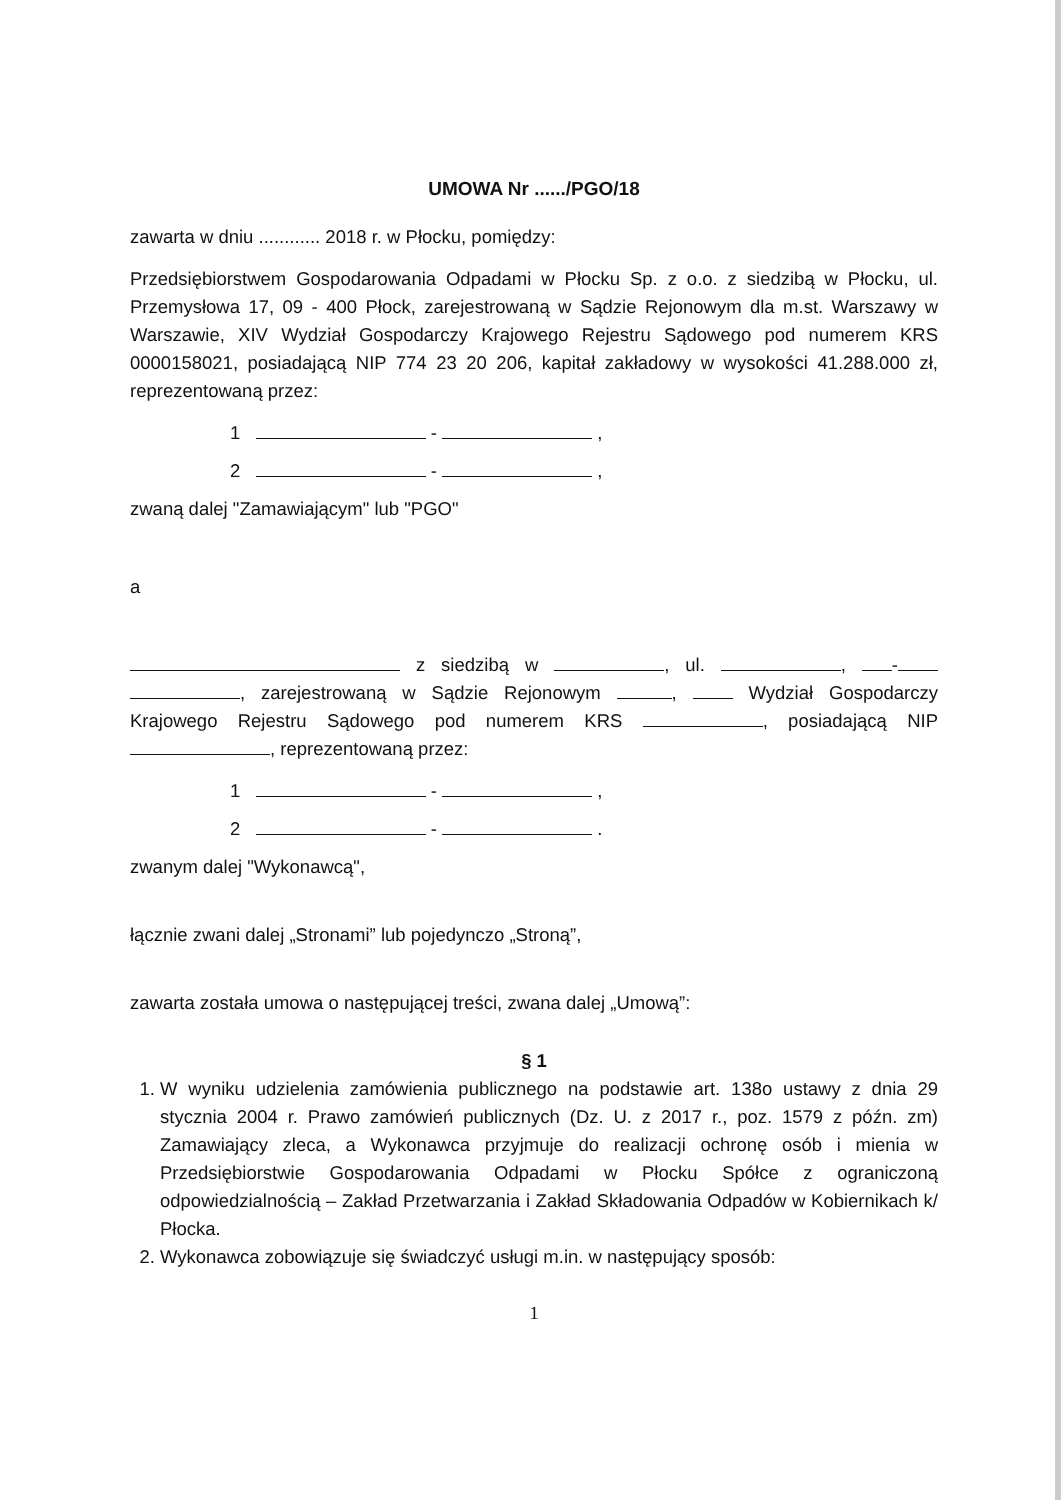UMOWA Nr ....../PGO/18
zawarta w dniu ............ 2018 r. w Płocku, pomiędzy:
Przedsiębiorstwem Gospodarowania Odpadami w Płocku Sp. z o.o. z siedzibą w Płocku, ul. Przemysłowa 17, 09 - 400 Płock, zarejestrowaną w Sądzie Rejonowym dla m.st. Warszawy w Warszawie, XIV Wydział Gospodarczy Krajowego Rejestru Sądowego pod numerem KRS 0000158021, posiadającą NIP 774 23 20 206, kapitał zakładowy w wysokości 41.288.000 zł, reprezentowaną przez:
1 - ,
2 - ,
zwaną dalej "Zamawiającym" lub "PGO"
a
z siedzibą w , ul. , - , zarejestrowaną w Sądzie Rejonowym , Wydział Gospodarczy Krajowego Rejestru Sądowego pod numerem KRS , posiadającą NIP , reprezentowaną przez:
1 - ,
2 - .
zwanym dalej "Wykonawcą",
łącznie zwani dalej „Stronami” lub pojedynczo „Stroną”,
zawarta została umowa o następującej treści, zwana dalej „Umową”:
§ 1
1. W wyniku udzielenia zamówienia publicznego na podstawie art. 138o ustawy z dnia 29 stycznia 2004 r. Prawo zamówień publicznych (Dz. U. z 2017 r., poz. 1579 z późn. zm) Zamawiający zleca, a Wykonawca przyjmuje do realizacji ochronę osób i mienia w Przedsiębiorstwie Gospodarowania Odpadami w Płocku Spółce z ograniczoną odpowiedzialnością – Zakład Przetwarzania i Zakład Składowania Odpadów w Kobiernikach k/ Płocka.
2. Wykonawca zobowiązuje się świadczyć usługi m.in. w następujący sposób:
1